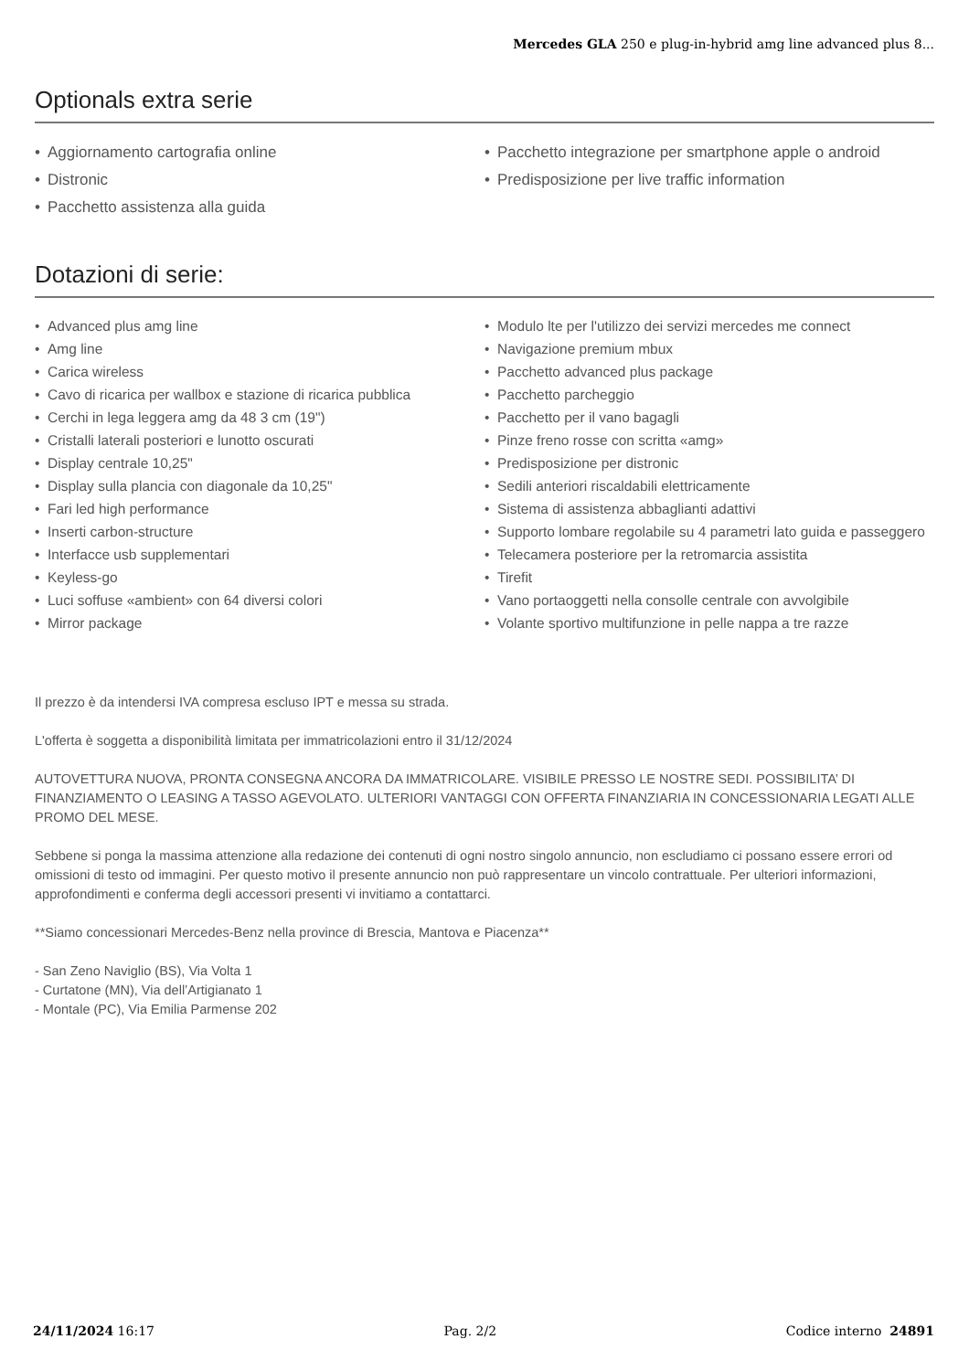Mercedes GLA 250 e plug-in-hybrid amg line advanced plus 8...
Optionals extra serie
Aggiornamento cartografia online
Distronic
Pacchetto assistenza alla guida
Pacchetto integrazione per smartphone apple o android
Predisposizione per live traffic information
Dotazioni di serie:
Advanced plus amg line
Amg line
Carica wireless
Cavo di ricarica per wallbox e stazione di ricarica pubblica
Cerchi in lega leggera amg da 48 3 cm (19")
Cristalli laterali posteriori e lunotto oscurati
Display centrale 10,25"
Display sulla plancia con diagonale da 10,25"
Fari led high performance
Inserti carbon-structure
Interfacce usb supplementari
Keyless-go
Luci soffuse «ambient» con 64 diversi colori
Mirror package
Modulo lte per l'utilizzo dei servizi mercedes me connect
Navigazione premium mbux
Pacchetto advanced plus package
Pacchetto parcheggio
Pacchetto per il vano bagagli
Pinze freno rosse con scritta «amg»
Predisposizione per distronic
Sedili anteriori riscaldabili elettricamente
Sistema di assistenza abbaglianti adattivi
Supporto lombare regolabile su 4 parametri lato guida e passeggero
Telecamera posteriore per la retromarcia assistita
Tirefit
Vano portaoggetti nella consolle centrale con avvolgibile
Volante sportivo multifunzione in pelle nappa a tre razze
Il prezzo è da intendersi IVA compresa escluso IPT e messa su strada.
L'offerta è soggetta a disponibilità limitata per immatricolazioni entro il 31/12/2024
AUTOVETTURA NUOVA, PRONTA CONSEGNA ANCORA DA IMMATRICOLARE. VISIBILE PRESSO LE NOSTRE SEDI. POSSIBILITA’ DI FINANZIAMENTO O LEASING A TASSO AGEVOLATO. ULTERIORI VANTAGGI CON OFFERTA FINANZIARIA IN CONCESSIONARIA LEGATI ALLE PROMO DEL MESE.
Sebbene si ponga la massima attenzione alla redazione dei contenuti di ogni nostro singolo annuncio, non escludiamo ci possano essere errori od omissioni di testo od immagini. Per questo motivo il presente annuncio non può rappresentare un vincolo contrattuale. Per ulteriori informazioni, approfondimenti e conferma degli accessori presenti vi invitiamo a contattarci.
**Siamo concessionari Mercedes-Benz nella province di Brescia, Mantova e Piacenza**
- San Zeno Naviglio (BS), Via Volta 1
- Curtatone (MN), Via dell’Artigianato 1
- Montale (PC), Via Emilia Parmense 202
24/11/2024 16:17 Pag. 2/2 Codice interno 24891